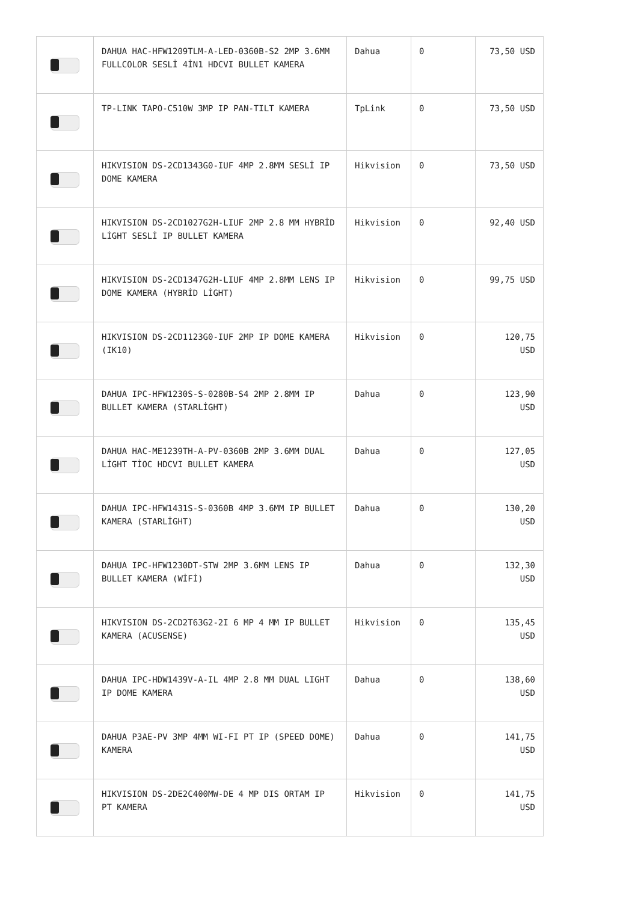| | DAHUA HAC-HFW1209TLM-A-LED-0360B-S2 2MP 3.6MM FULLCOLOR SESLİ 4İN1 HDCVI BULLET KAMERA | Dahua | 0 | 73,50 USD |
| | TP-LINK TAPO-C510W 3MP IP PAN-TILT KAMERA | TpLink | 0 | 73,50 USD |
| | HIKVISION DS-2CD1343G0-IUF 4MP 2.8MM SESLİ IP DOME KAMERA | Hikvision | 0 | 73,50 USD |
| | HIKVISION DS-2CD1027G2H-LIUF 2MP 2.8 MM HYBRİD LİGHT SESLİ IP BULLET KAMERA | Hikvision | 0 | 92,40 USD |
| | HIKVISION DS-2CD1347G2H-LIUF 4MP 2.8MM LENS IP DOME KAMERA (HYBRİD LİGHT) | Hikvision | 0 | 99,75 USD |
| | HIKVISION DS-2CD1123G0-IUF 2MP IP DOME KAMERA (IK10) | Hikvision | 0 | 120,75 USD |
| | DAHUA IPC-HFW1230S-S-0280B-S4 2MP 2.8MM IP BULLET KAMERA (STARLİGHT) | Dahua | 0 | 123,90 USD |
| | DAHUA HAC-ME1239TH-A-PV-0360B 2MP 3.6MM DUAL LİGHT TİOC HDCVI BULLET KAMERA | Dahua | 0 | 127,05 USD |
| | DAHUA IPC-HFW1431S-S-0360B 4MP 3.6MM IP BULLET KAMERA (STARLİGHT) | Dahua | 0 | 130,20 USD |
| | DAHUA IPC-HFW1230DT-STW 2MP 3.6MM LENS IP BULLET KAMERA (WİFİ) | Dahua | 0 | 132,30 USD |
| | HIKVISION DS-2CD2T63G2-2I 6 MP 4 MM IP BULLET KAMERA (ACUSENSE) | Hikvision | 0 | 135,45 USD |
| | DAHUA IPC-HDW1439V-A-IL 4MP 2.8 MM DUAL LIGHT IP DOME KAMERA | Dahua | 0 | 138,60 USD |
| | DAHUA P3AE-PV 3MP 4MM WI-FI PT IP (SPEED DOME) KAMERA | Dahua | 0 | 141,75 USD |
| | HIKVISION DS-2DE2C400MW-DE 4 MP DIS ORTAM IP PT KAMERA | Hikvision | 0 | 141,75 USD |